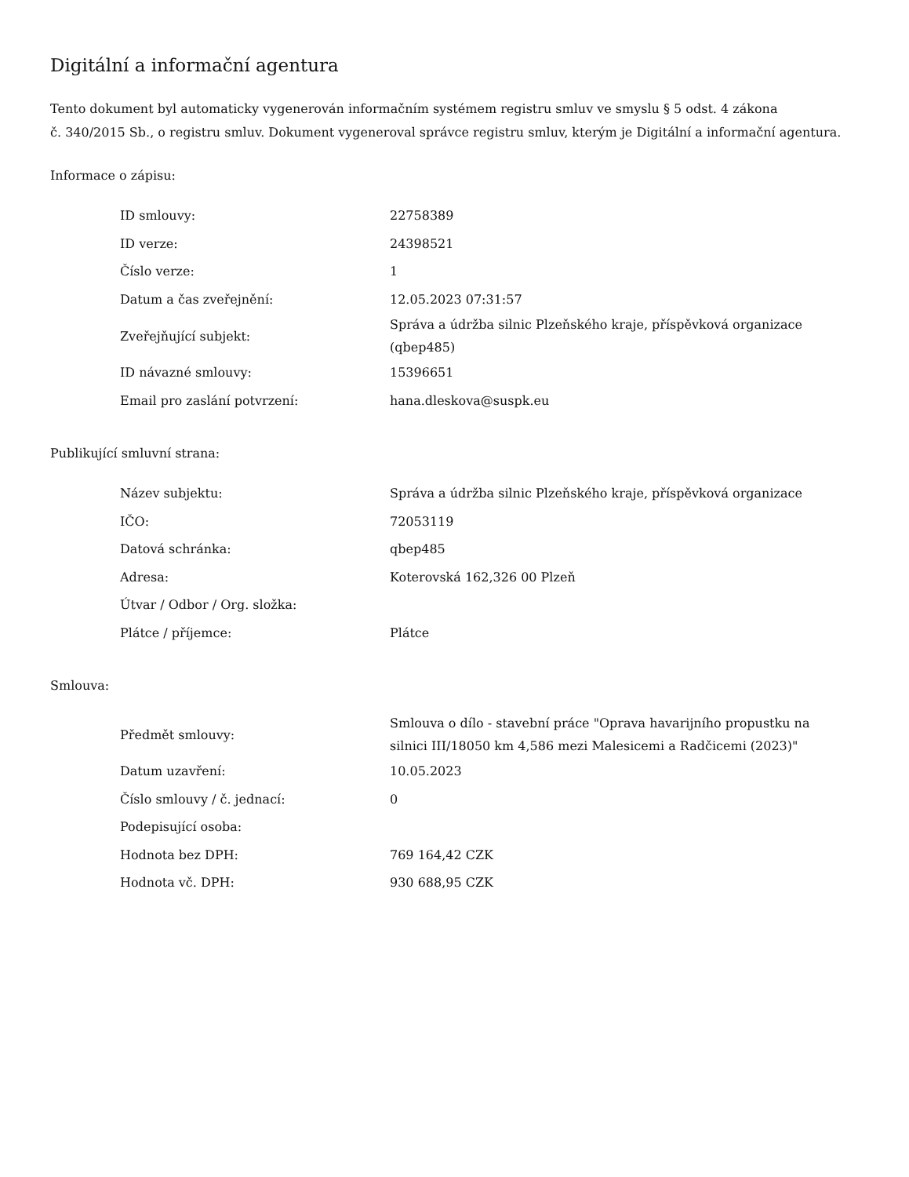Digitální a informační agentura
Tento dokument byl automaticky vygenerován informačním systémem registru smluv ve smyslu § 5 odst. 4 zákona
č. 340/2015 Sb., o registru smluv. Dokument vygeneroval správce registru smluv, kterým je Digitální a informační agentura.
Informace o zápisu:
| ID smlouvy: | 22758389 |
| ID verze: | 24398521 |
| Číslo verze: | 1 |
| Datum a čas zveřejnění: | 12.05.2023 07:31:57 |
| Zveřejňující subjekt: | Správa a údržba silnic Plzeňského kraje, příspěvková organizace (qbep485) |
| ID návazné smlouvy: | 15396651 |
| Email pro zaslání potvrzení: | hana.dleskova@suspk.eu |
Publikující smluvní strana:
| Název subjektu: | Správa a údržba silnic Plzeňského kraje, příspěvková organizace |
| IČO: | 72053119 |
| Datová schránka: | qbep485 |
| Adresa: | Koterovská 162,326 00 Plzeň |
| Útvar / Odbor / Org. složka: | |
| Plátce / příjemce: | Plátce |
Smlouva:
| Předmět smlouvy: | Smlouva o dílo - stavební práce "Oprava havarijního propustku na silnici III/18050 km 4,586 mezi Malesicemi a Radčicemi (2023)" |
| Datum uzavření: | 10.05.2023 |
| Číslo smlouvy / č. jednací: | 0 |
| Podepisující osoba: | |
| Hodnota bez DPH: | 769 164,42 CZK |
| Hodnota vč. DPH: | 930 688,95 CZK |